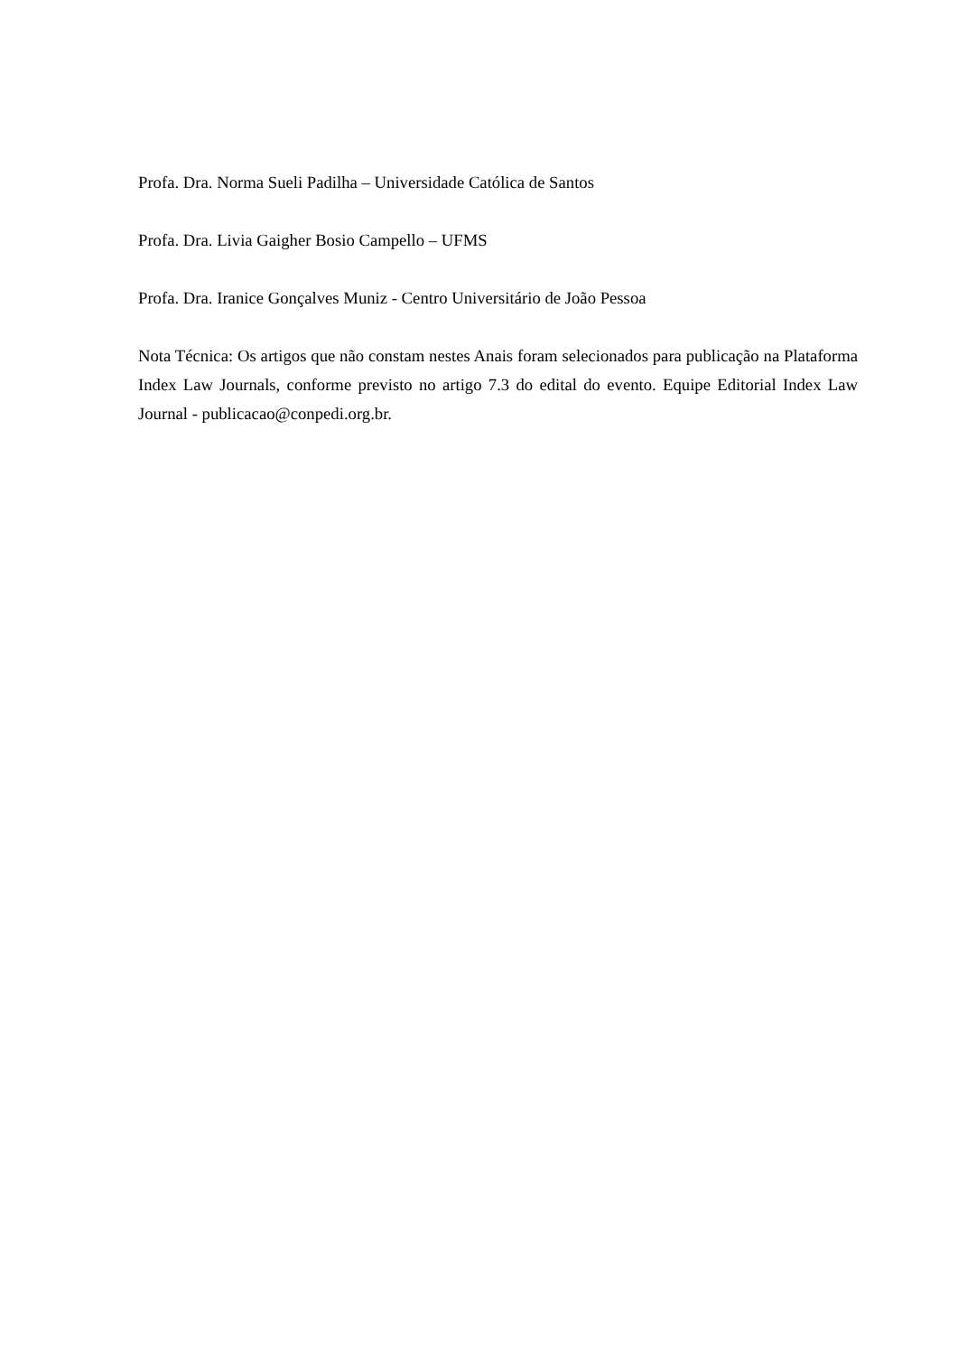Profa. Dra. Norma Sueli Padilha – Universidade Católica de Santos
Profa. Dra. Livia Gaigher Bosio Campello – UFMS
Profa. Dra. Iranice Gonçalves Muniz - Centro Universitário de João Pessoa
Nota Técnica: Os artigos que não constam nestes Anais foram selecionados para publicação na Plataforma Index Law Journals, conforme previsto no artigo 7.3 do edital do evento. Equipe Editorial Index Law Journal - publicacao@conpedi.org.br.